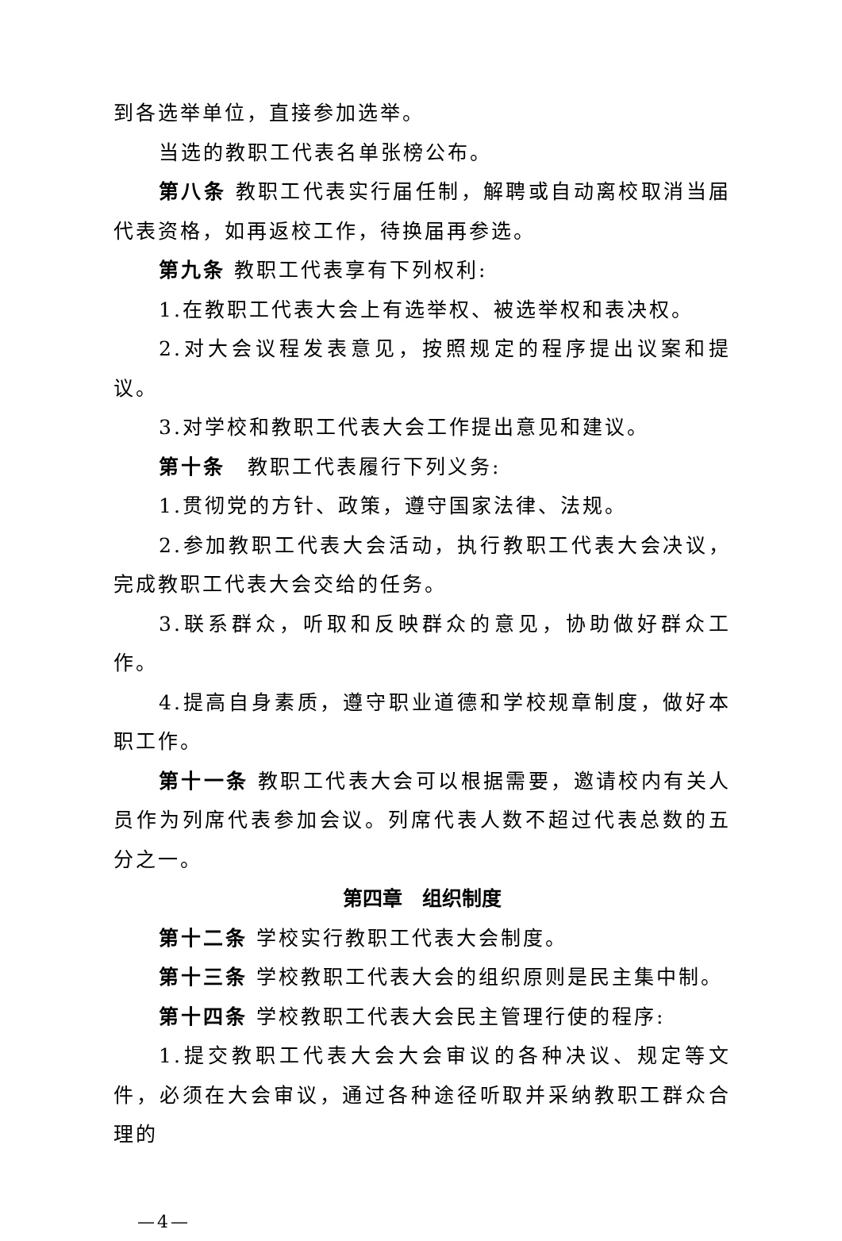到各选举单位，直接参加选举。
当选的教职工代表名单张榜公布。
第八条 教职工代表实行届任制，解聘或自动离校取消当届代表资格，如再返校工作，待换届再参选。
第九条 教职工代表享有下列权利:
1.在教职工代表大会上有选举权、被选举权和表决权。
2.对大会议程发表意见，按照规定的程序提出议案和提议。
3.对学校和教职工代表大会工作提出意见和建议。
第十条　教职工代表履行下列义务:
1.贯彻党的方针、政策，遵守国家法律、法规。
2.参加教职工代表大会活动，执行教职工代表大会决议，完成教职工代表大会交给的任务。
3.联系群众，听取和反映群众的意见，协助做好群众工作。
4.提高自身素质，遵守职业道德和学校规章制度，做好本职工作。
第十一条 教职工代表大会可以根据需要，邀请校内有关人员作为列席代表参加会议。列席代表人数不超过代表总数的五分之一。
第四章　组织制度
第十二条 学校实行教职工代表大会制度。
第十三条 学校教职工代表大会的组织原则是民主集中制。
第十四条 学校教职工代表大会民主管理行使的程序:
1.提交教职工代表大会大会审议的各种决议、规定等文件，必须在大会审议，通过各种途径听取并采纳教职工群众合理的
—4—